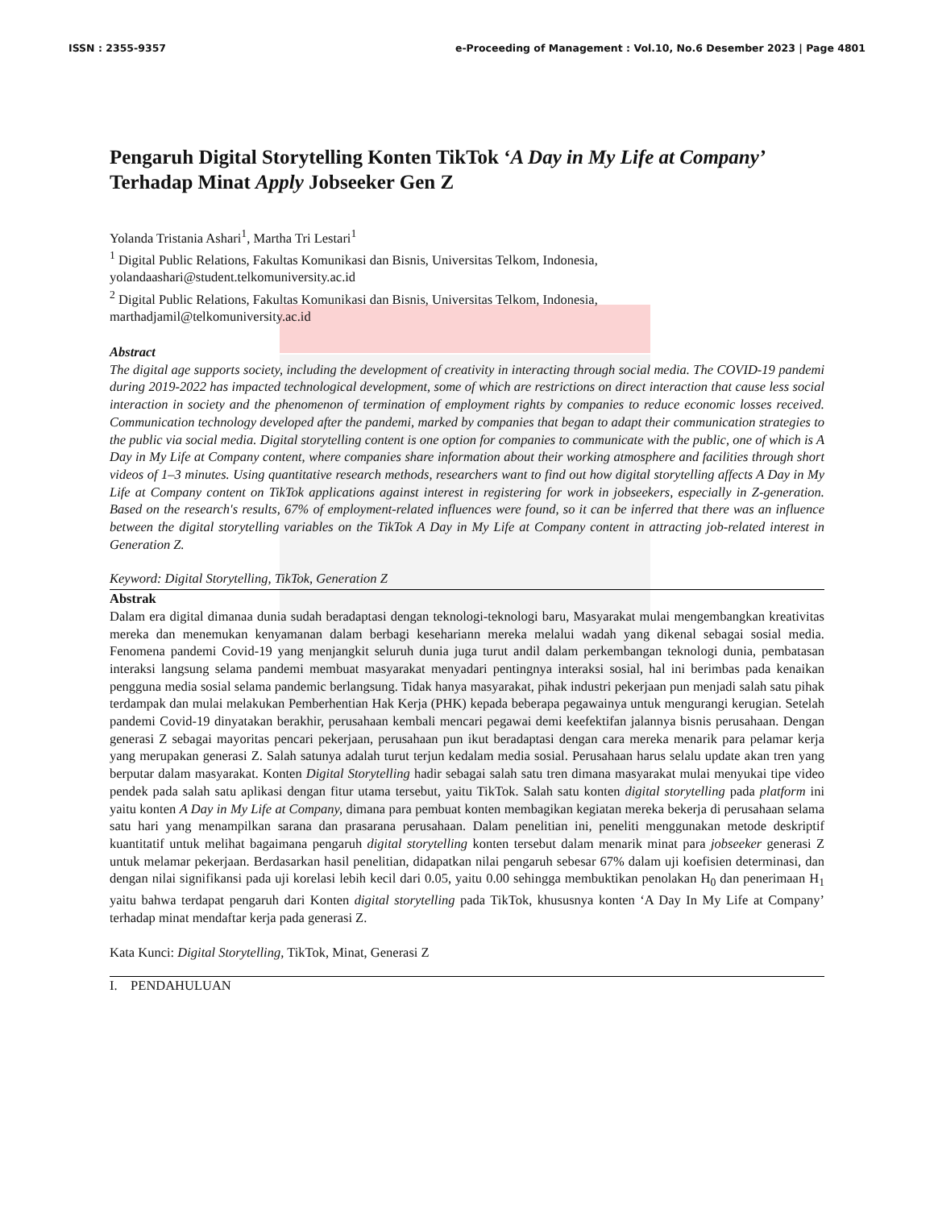ISSN : 2355-9357 e-Proceeding of Management : Vol.10, No.6 Desember 2023 | Page 4801
Pengaruh Digital Storytelling Konten TikTok ‘A Day in My Life at Company’ Terhadap Minat Apply Jobseeker Gen Z
Yolanda Tristania Ashari<sup>1</sup>, Martha Tri Lestari<sup>1</sup>
<sup>1</sup> Digital Public Relations, Fakultas Komunikasi dan Bisnis, Universitas Telkom, Indonesia,
yolandaashari@student.telkomuniversity.ac.id
<sup>2</sup> Digital Public Relations, Fakultas Komunikasi dan Bisnis, Universitas Telkom, Indonesia,
marthadjamil@telkomuniversity.ac.id
Abstract
The digital age supports society, including the development of creativity in interacting through social media. The COVID-19 pandemi during 2019-2022 has impacted technological development, some of which are restrictions on direct interaction that cause less social interaction in society and the phenomenon of termination of employment rights by companies to reduce economic losses received. Communication technology developed after the pandemi, marked by companies that began to adapt their communication strategies to the public via social media. Digital storytelling content is one option for companies to communicate with the public, one of which is A Day in My Life at Company content, where companies share information about their working atmosphere and facilities through short videos of 1–3 minutes. Using quantitative research methods, researchers want to find out how digital storytelling affects A Day in My Life at Company content on TikTok applications against interest in registering for work in jobseekers, especially in Z-generation. Based on the research's results, 67% of employment-related influences were found, so it can be inferred that there was an influence between the digital storytelling variables on the TikTok A Day in My Life at Company content in attracting job-related interest in Generation Z.
Keyword: Digital Storytelling, TikTok, Generation Z
Abstrak
Dalam era digital dimanaa dunia sudah beradaptasi dengan teknologi-teknologi baru, Masyarakat mulai mengembangkan kreativitas mereka dan menemukan kenyamanan dalam berbagi kesehariann mereka melalui wadah yang dikenal sebagai sosial media. Fenomena pandemi Covid-19 yang menjangkit seluruh dunia juga turut andil dalam perkembangan teknologi dunia, pembatasan interaksi langsung selama pandemi membuat masyarakat menyadari pentingnya interaksi sosial, hal ini berimbas pada kenaikan pengguna media sosial selama pandemic berlangsung. Tidak hanya masyarakat, pihak industri pekerjaan pun menjadi salah satu pihak terdampak dan mulai melakukan Pemberhentian Hak Kerja (PHK) kepada beberapa pegawainya untuk mengurangi kerugian. Setelah pandemi Covid-19 dinyatakan berakhir, perusahaan kembali mencari pegawai demi keefektifan jalannya bisnis perusahaan. Dengan generasi Z sebagai mayoritas pencari pekerjaan, perusahaan pun ikut beradaptasi dengan cara mereka menarik para pelamar kerja yang merupakan generasi Z. Salah satunya adalah turut terjun kedalam media sosial. Perusahaan harus selalu update akan tren yang berputar dalam masyarakat. Konten Digital Storytelling hadir sebagai salah satu tren dimana masyarakat mulai menyukai tipe video pendek pada salah satu aplikasi dengan fitur utama tersebut, yaitu TikTok. Salah satu konten digital storytelling pada platform ini yaitu konten A Day in My Life at Company, dimana para pembuat konten membagikan kegiatan mereka bekerja di perusahaan selama satu hari yang menampilkan sarana dan prasarana perusahaan. Dalam penelitian ini, peneliti menggunakan metode deskriptif kuantitatif untuk melihat bagaimana pengaruh digital storytelling konten tersebut dalam menarik minat para jobseeker generasi Z untuk melamar pekerjaan. Berdasarkan hasil penelitian, didapatkan nilai pengaruh sebesar 67% dalam uji koefisien determinasi, dan dengan nilai signifikansi pada uji korelasi lebih kecil dari 0.05, yaitu 0.00 sehingga membuktikan penolakan H<sub>0</sub> dan penerimaan H<sub>1</sub> yaitu bahwa terdapat pengaruh dari Konten digital storytelling pada TikTok, khususnya konten ‘A Day In My Life at Company’ terhadap minat mendaftar kerja pada generasi Z.
Kata Kunci: Digital Storytelling, TikTok, Minat, Generasi Z
I. PENDAHULUAN